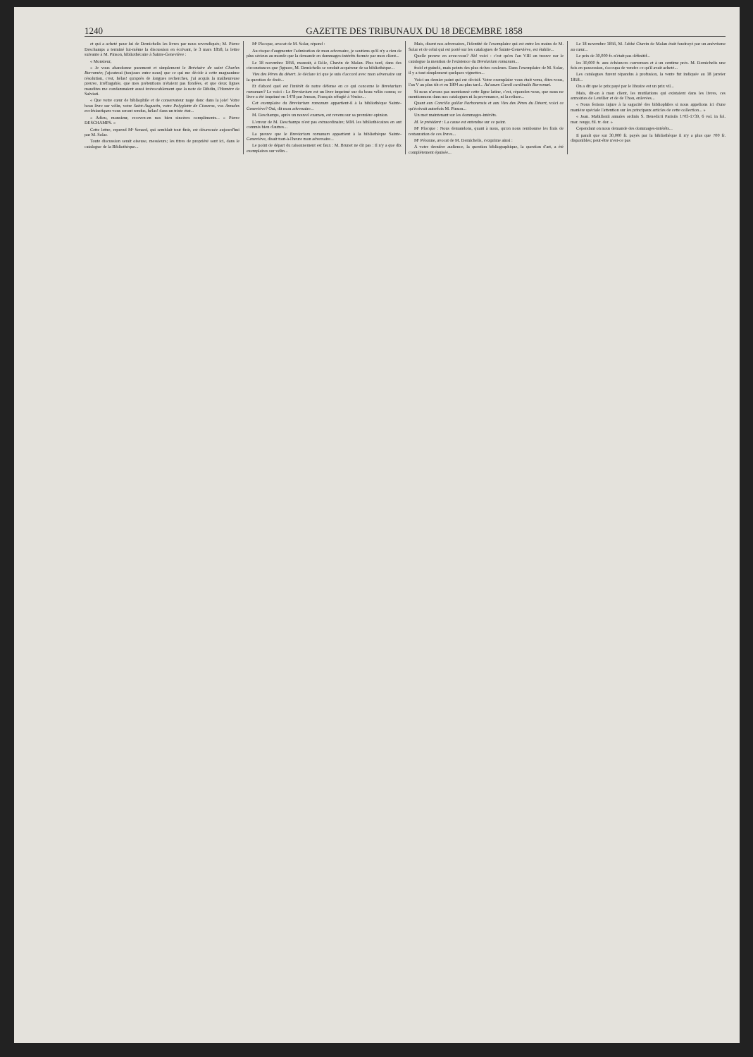1240 GAZETTE DES TRIBUNAUX DU 18 DECEMBRE 1858
et qui a acheté pour lui de Demichelis les livres par nous revendiqués; M. Pierre Deschamps a terminé lui-même la discussion en écrivant, le 3 mars 1858, la lettre suivante à M. Pinson, bibliothécaire à Sainte-Geneviève :
« Monsieur,
« Je vous abandonne purement et simplement le Bréviaire de saint Charles Borromée; j'ajouterai (toujours entre nous) que ce qui me décide à cette magnanime résolution, c'est, hélas! qu'après de longues recherches, j'ai acquis la malheureuse preuve, irréfragable, que mes prétentions n'étaient pas fondées, et que deux lignes maudites me condamnaient aussi irrévocablement que la note de Dibdin, l'Homère de Salviati.
« Que votre cœur de bibliophile et de conservateur nage donc dans la joie! Votre beau livre sur vélin, votre Saint-Augustin, votre Polyglotte de Cisneros, vos Annales ecclésiastiques vous seront rendus, hélas! dans un triste état...
« Adieu, monsieur, recevez-en nos bien sincères compliments... « Pierre DESCHAMPS. »
Cette lettre, reprend Mᵉ Senard, qui semblait tout finir, est désavouée aujourd'hui par M. Solar.
Toute discussion serait oiseuse, messieurs; les titres de propriété sont ici, dans le catalogue de la Bibliothèque...
Mᵉ Plocque, avocat de M. Solar, répond :
Au risque d'augmenter l'admiration de mon adversaire, je soutiens qu'il n'y a rien de plus sérieux au monde que la demande en dommages-intérêts formée par mon client...
Le 18 novembre 1856, mourait, à Dôle, Chavin de Malan. Plus tard, dans des circonstances que j'ignore, M. Demichelis se rendait acquéreur de sa bibliothèque...
Vies des Pères du désert. Je déclare ici que je suis d'accord avec mon adversaire sur la question de droit...
Et d'abord quel est l'intérêt de notre défense en ce qui concerne le Breviarium romanum? Le voici : Le Breviarium est un livre imprimé sur du beau vélin connu; ce livre a été imprimé en 1478 par Jenson, Français réfugié à Venise...
Cet exemplaire du Breviarium romanum appartient-il à la bibliothèque Sainte-Geneviève? Oui, dit mon adversaire...
M. Deschamps, après un nouvel examen, est revenu sur sa première opinion.
L'erreur de M. Deschamps n'est pas extraordinaire; MM. les bibliothécaires en ont commis bien d'autres...
La preuve que le Breviarium romanum appartient à la bibliothèque Sainte-Geneviève, disait tout-à-l'heure mon adversaire...
Le point de départ du raisonnement est faux : M. Brunet ne dit pas : Il n'y a que dix exemplaires sur vélin...
Mais, disent nos adversaires, l'identité de l'exemplaire qui est entre les mains de M. Solar et de celui qui est porté sur les catalogues de Sainte-Geneviève, est établie...
Quelle preuve en avez-vous? Ah! voici : c'est qu'en l'an VIII on trouve sur le catalogue la mention de l'existence du Breviarium romanum...
froid et guindé, mais peints des plus riches couleurs. Dans l'exemplaire de M. Solar, il y a tout simplement quelques vignettes...
Voici un dernier point qui est décisif. Votre exemplaire vous était venu, dites-vous, l'an V au plus tôt et en 1804 au plus tard... Ad usum Caroli cardinalis Borromæi.
Si nous n'avons pas mentionné cette ligne latine, c'est, répondez-vous, que nous ne mentionnons dans nos catalogues ni la provenance, ni la reliure...
Quant aux Concilia galliæ Narbonensis et aux Vies des Pères du Désert, voici ce qu'écrivait autrefois M. Pinson...
Un mot maintenant sur les dommages-intérêts.
M. le président : La cause est entendue sur ce point.
Mᵉ Plocque : Nous demandons, quant à nous, qu'on nous rembourse les frais de restauration de ces livres...
Mᵉ Péronne, avocat de M. Demichelis, s'exprime ainsi :
A votre dernière audience, la question bibliographique, la question d'art, a été complétement épuisée...
Le 18 novembre 1856, M. l'abbé Chavin de Malan était foudroyé par un anévrisme au cœur...
Le prix de 30,000 fr. n'était pas définitif...
les 30,000 fr. aux échéances convenues et à un centime près. M. Demichelis une fois en possession, s'occupa de vendre ce qu'il avait acheté...
Les catalogues furent répandus à profusion, la vente fut indiquée au 18 janvier 1858...
On a dit que le prix payé par le libraire est un prix vil...
Mais, dit-on à mon client, les mutilations qui existaient dans les livres, ces armoiries de Letellier et de de Thou, enlevées...
« Nous ferions injure à la sagacité des bibliophiles si nous appelions ici d'une manière spéciale l'attention sur les principaux articles de cette collection... »
« Joan. Mabillonii annales ordinis S. Benedicti Parisiis 1703-1739, 6 vol. in fol. mar. rouge, fil. tr. dor. »
Cependant on nous demande des dommages-intérêts...
Il paraît que sur 30,000 fr. payés par la bibliothèque il n'y a plus que 700 fr. disponibles; peut-être n'est-ce pas